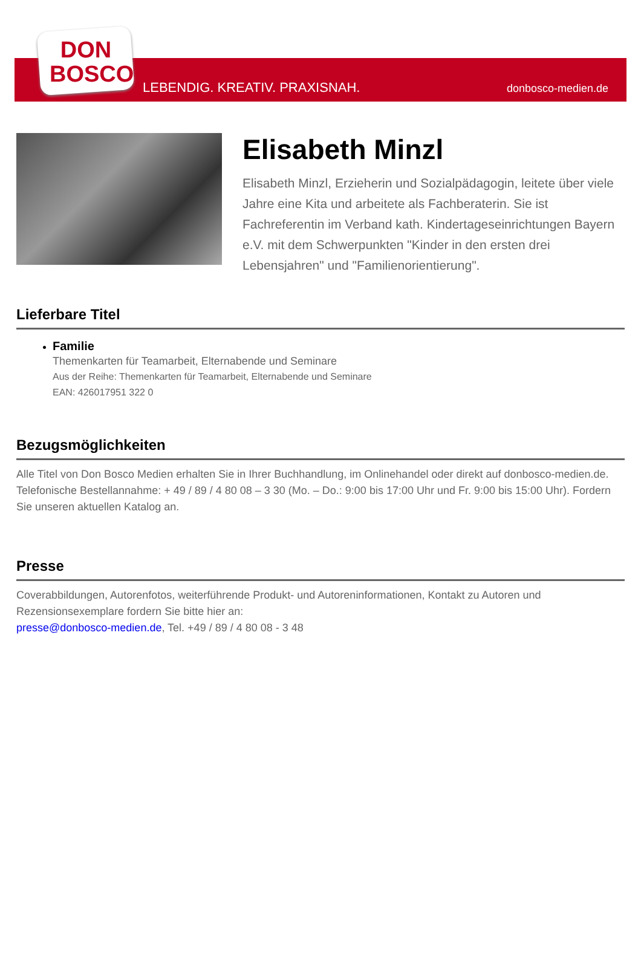DON
BOSCO
LEBENDIG. KREATIV. PRAXISNAH. donbosco-medien.de
Elisabeth Minzl
Elisabeth Minzl, Erzieherin und Sozialpädagogin, leitete über viele Jahre eine Kita und arbeitete als Fachberaterin. Sie ist Fachreferentin im Verband kath. Kindertageseinrichtungen Bayern e.V. mit dem Schwerpunkten "Kinder in den ersten drei Lebensjahren" und "Familienorientierung".
Lieferbare Titel
Familie
Themenkarten für Teamarbeit, Elternabende und Seminare
Aus der Reihe: Themenkarten für Teamarbeit, Elternabende und Seminare
EAN: 426017951 322 0
Bezugsmöglichkeiten
Alle Titel von Don Bosco Medien erhalten Sie in Ihrer Buchhandlung, im Onlinehandel oder direkt auf donbosco-medien.de. Telefonische Bestellannahme: + 49 / 89 / 4 80 08 – 3 30 (Mo. – Do.: 9:00 bis 17:00 Uhr und Fr. 9:00 bis 15:00 Uhr). Fordern Sie unseren aktuellen Katalog an.
Presse
Coverabbildungen, Autorenfotos, weiterführende Produkt- und Autoreninformationen, Kontakt zu Autoren und Rezensionsexemplare fordern Sie bitte hier an:
presse@donbosco-medien.de, Tel. +49 / 89 / 4 80 08 - 3 48